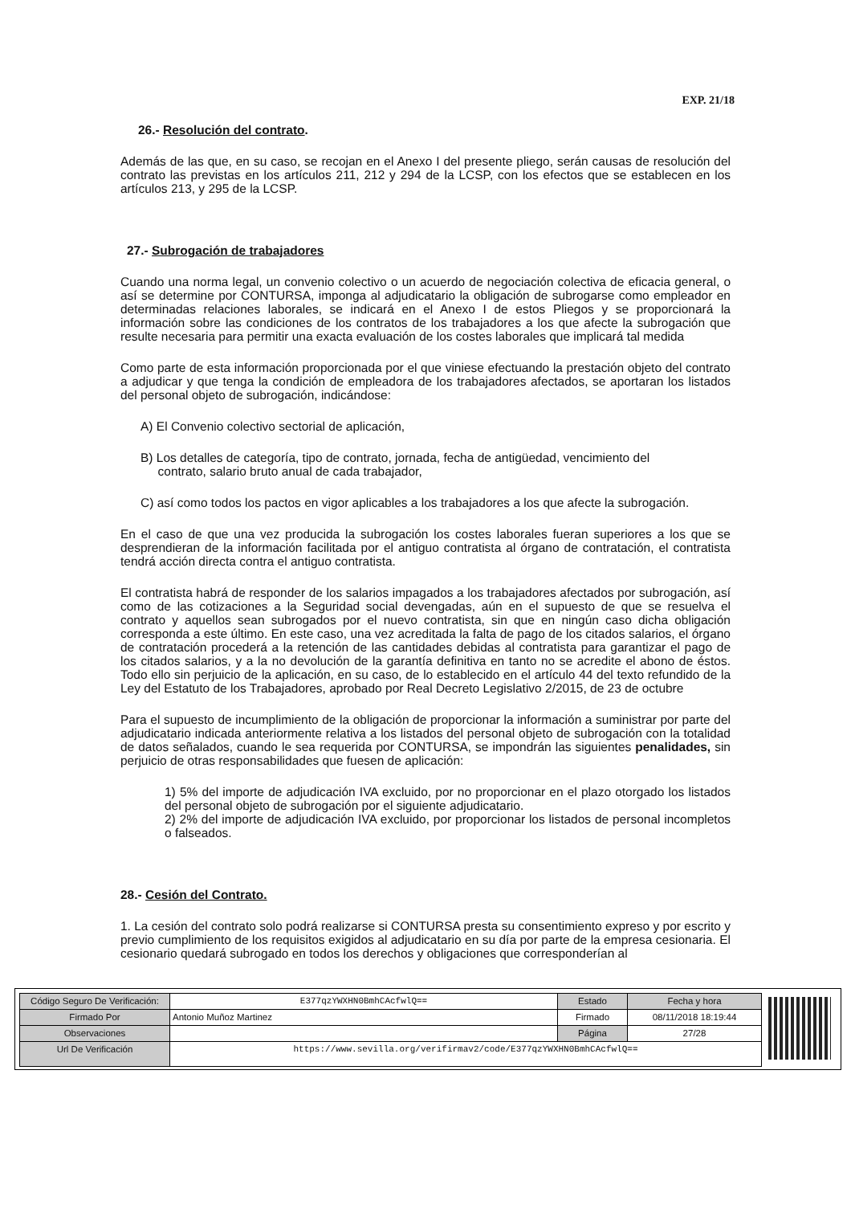EXP. 21/18
26.- Resolución del contrato.
Además de las que, en su caso, se recojan en el Anexo I del presente pliego, serán causas de resolución del contrato las previstas en los artículos 211, 212 y 294 de la LCSP, con los efectos que se establecen en los artículos 213, y 295 de la LCSP.
27.- Subrogación de trabajadores
Cuando una norma legal, un convenio colectivo o un acuerdo de negociación colectiva de eficacia general, o así se determine por CONTURSA, imponga al adjudicatario la obligación de subrogarse como empleador en determinadas relaciones laborales, se indicará en el Anexo I de estos Pliegos y se proporcionará la información sobre las condiciones de los contratos de los trabajadores a los que afecte la subrogación que resulte necesaria para permitir una exacta evaluación de los costes laborales que implicará tal medida
Como parte de esta información proporcionada por el que viniese efectuando la prestación objeto del contrato a adjudicar y que tenga la condición de empleadora de los trabajadores afectados, se aportaran los listados del personal objeto de subrogación, indicándose:
A) El Convenio colectivo sectorial de aplicación,
B) Los detalles de categoría, tipo de contrato, jornada, fecha de antigüedad, vencimiento del
contrato, salario bruto anual de cada trabajador,
C) así como todos los pactos en vigor aplicables a los trabajadores a los que afecte la subrogación.
En el caso de que una vez producida la subrogación los costes laborales fueran superiores a los que se desprendieran de la información facilitada por el antiguo contratista al órgano de contratación, el contratista tendrá acción directa contra el antiguo contratista.
El contratista habrá de responder de los salarios impagados a los trabajadores afectados por subrogación, así como de las cotizaciones a la Seguridad social devengadas, aún en el supuesto de que se resuelva el contrato y aquellos sean subrogados por el nuevo contratista, sin que en ningún caso dicha obligación corresponda a este último. En este caso, una vez acreditada la falta de pago de los citados salarios, el órgano de contratación procederá a la retención de las cantidades debidas al contratista para garantizar el pago de los citados salarios, y a la no devolución de la garantía definitiva en tanto no se acredite el abono de éstos. Todo ello sin perjuicio de la aplicación, en su caso, de lo establecido en el artículo 44 del texto refundido de la Ley del Estatuto de los Trabajadores, aprobado por Real Decreto Legislativo 2/2015, de 23 de octubre
Para el supuesto de incumplimiento de la obligación de proporcionar la información a suministrar por parte del adjudicatario indicada anteriormente relativa a los listados del personal objeto de subrogación con la totalidad de datos señalados, cuando le sea requerida por CONTURSA, se impondrán las siguientes penalidades, sin perjuicio de otras responsabilidades que fuesen de aplicación:
1) 5% del importe de adjudicación IVA excluido, por no proporcionar en el plazo otorgado los listados del personal objeto de subrogación por el siguiente adjudicatario.
2) 2% del importe de adjudicación IVA excluido, por proporcionar los listados de personal incompletos o falseados.
28.- Cesión del Contrato.
1. La cesión del contrato solo podrá realizarse si CONTURSA presta su consentimiento expreso y por escrito y previo cumplimiento de los requisitos exigidos al adjudicatario en su día por parte de la empresa cesionaria. El cesionario quedará subrogado en todos los derechos y obligaciones que corresponderían al
| Código Seguro De Verificación: | E377qzYWXHN0BmhCAcfwlQ== | Estado | Fecha y hora |
| Firmado Por | Antonio Muñoz Martinez | Firmado | 08/11/2018 18:19:44 |
| Observaciones | | Página | 27/28 |
| Url De Verificación | https://www.sevilla.org/verifirmav2/code/E377qzYWXHN0BmhCAcfwlQ== | | |